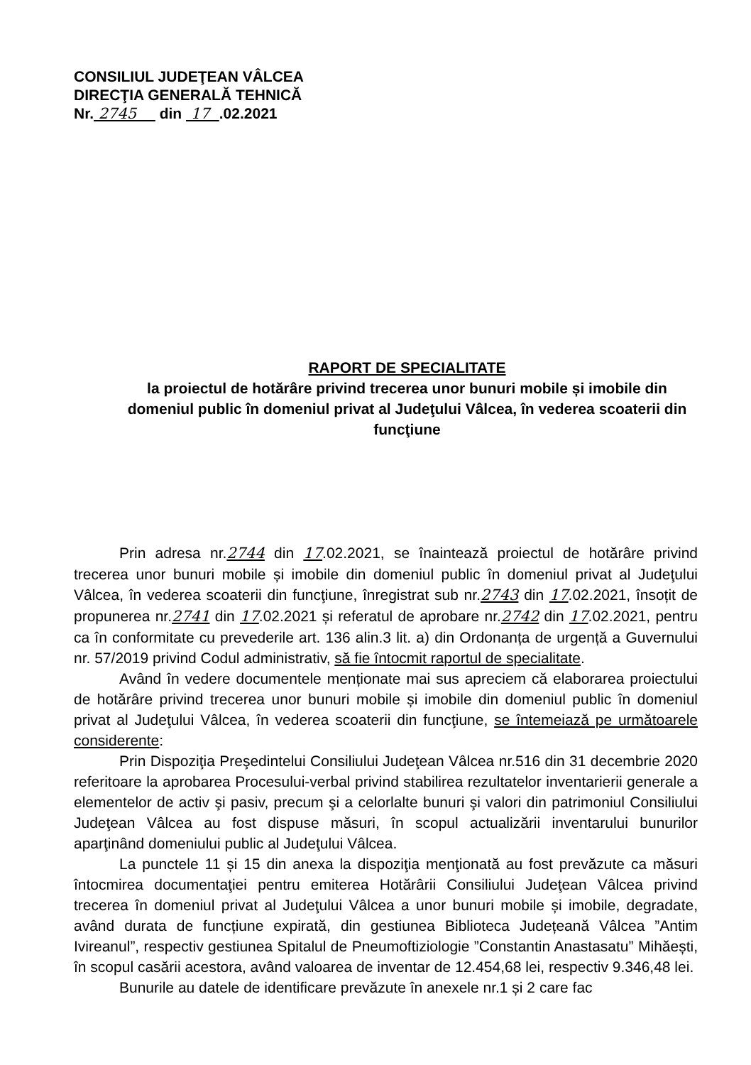CONSILIUL JUDEŢEAN VÂLCEA
DIRECŢIA GENERALĂ TEHNICĂ
Nr. 2745 din 17 .02.2021
RAPORT DE SPECIALITATE
la proiectul de hotărâre privind trecerea unor bunuri mobile și imobile din domeniul public în domeniul privat al Judeţului Vâlcea, în vederea scoaterii din funcţiune
Prin adresa nr.2744 din 17.02.2021, se înaintează proiectul de hotărâre privind trecerea unor bunuri mobile și imobile din domeniul public în domeniul privat al Judeţului Vâlcea, în vederea scoaterii din funcţiune, înregistrat sub nr.2743 din 17.02.2021, însoțit de propunerea nr.2741 din 17.02.2021 și referatul de aprobare nr.2742 din 17.02.2021, pentru ca în conformitate cu prevederile art. 136 alin.3 lit. a) din Ordonanța de urgență a Guvernului nr. 57/2019 privind Codul administrativ, să fie întocmit raportul de specialitate.
Având în vedere documentele menționate mai sus apreciem că elaborarea proiectului de hotărâre privind trecerea unor bunuri mobile și imobile din domeniul public în domeniul privat al Judeţului Vâlcea, în vederea scoaterii din funcţiune, se întemeiază pe următoarele considerente:
Prin Dispoziţia Preşedintelui Consiliului Judeţean Vâlcea nr.516 din 31 decembrie 2020 referitoare la aprobarea Procesului-verbal privind stabilirea rezultatelor inventarierii generale a elementelor de activ şi pasiv, precum şi a celorlalte bunuri şi valori din patrimoniul Consiliului Judeţean Vâlcea au fost dispuse măsuri, în scopul actualizării inventarului bunurilor aparţinând domeniului public al Judeţului Vâlcea.
La punctele 11 și 15 din anexa la dispoziţia menţionată au fost prevăzute ca măsuri întocmirea documentaţiei pentru emiterea Hotărârii Consiliului Judeţean Vâlcea privind trecerea în domeniul privat al Judeţului Vâlcea a unor bunuri mobile și imobile, degradate, având durata de funcțiune expirată, din gestiunea Biblioteca Județeană Vâlcea ”Antim Ivireanul”, respectiv gestiunea Spitalul de Pneumoftiziologie ”Constantin Anastasatu” Mihăești, în scopul casării acestora, având valoarea de inventar de 12.454,68 lei, respectiv 9.346,48 lei.
Bunurile au datele de identificare prevăzute în anexele nr.1 și 2 care fac